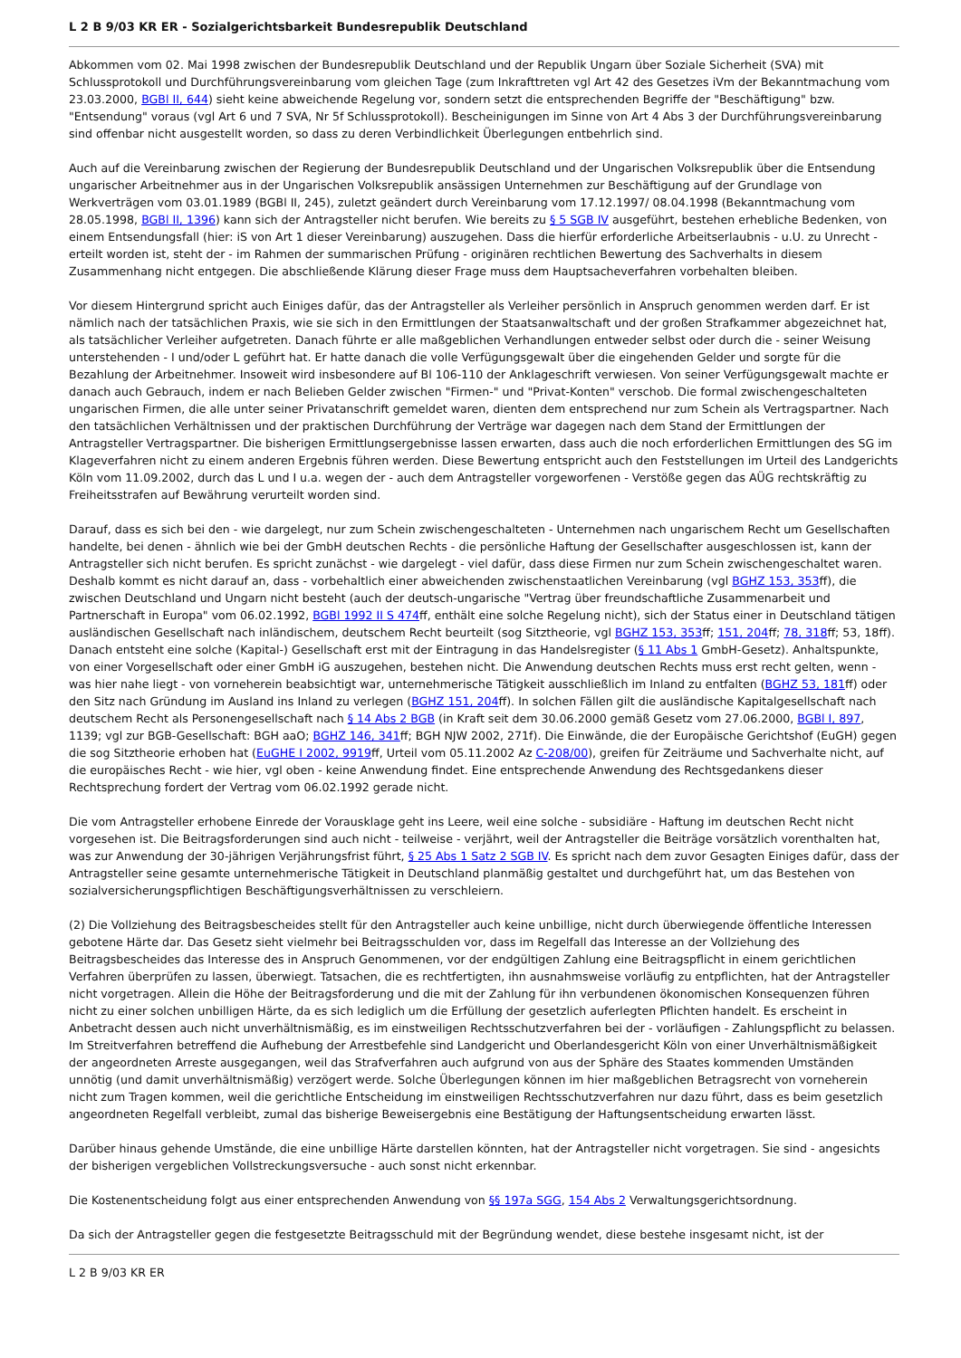L 2 B 9/03 KR ER - Sozialgerichtsbarkeit Bundesrepublik Deutschland
Abkommen vom 02. Mai 1998 zwischen der Bundesrepublik Deutschland und der Republik Ungarn über Soziale Sicherheit (SVA) mit Schlussprotokoll und Durchführungsvereinbarung vom gleichen Tage (zum Inkrafttreten vgl Art 42 des Gesetzes iVm der Bekanntmachung vom 23.03.2000, BGBl II, 644) sieht keine abweichende Regelung vor, sondern setzt die entsprechenden Begriffe der "Beschäftigung" bzw. "Entsendung" voraus (vgl Art 6 und 7 SVA, Nr 5f Schlussprotokoll). Bescheinigungen im Sinne von Art 4 Abs 3 der Durchführungsvereinbarung sind offenbar nicht ausgestellt worden, so dass zu deren Verbindlichkeit Überlegungen entbehrlich sind.
Auch auf die Vereinbarung zwischen der Regierung der Bundesrepublik Deutschland und der Ungarischen Volksrepublik über die Entsendung ungarischer Arbeitnehmer aus in der Ungarischen Volksrepublik ansässigen Unternehmen zur Beschäftigung auf der Grundlage von Werkverträgen vom 03.01.1989 (BGBl II, 245), zuletzt geändert durch Vereinbarung vom 17.12.1997/ 08.04.1998 (Bekanntmachung vom 28.05.1998, BGBl II, 1396) kann sich der Antragsteller nicht berufen. Wie bereits zu § 5 SGB IV ausgeführt, bestehen erhebliche Bedenken, von einem Entsendungsfall (hier: iS von Art 1 dieser Vereinbarung) auszugehen. Dass die hierfür erforderliche Arbeitserlaubnis - u.U. zu Unrecht - erteilt worden ist, steht der - im Rahmen der summarischen Prüfung - originären rechtlichen Bewertung des Sachverhalts in diesem Zusammenhang nicht entgegen. Die abschließende Klärung dieser Frage muss dem Hauptsacheverfahren vorbehalten bleiben.
Vor diesem Hintergrund spricht auch Einiges dafür, das der Antragsteller als Verleiher persönlich in Anspruch genommen werden darf. Er ist nämlich nach der tatsächlichen Praxis, wie sie sich in den Ermittlungen der Staatsanwaltschaft und der großen Strafkammer abgezeichnet hat, als tatsächlicher Verleiher aufgetreten. Danach führte er alle maßgeblichen Verhandlungen entweder selbst oder durch die - seiner Weisung unterstehenden - I und/oder L geführt hat. Er hatte danach die volle Verfügungsgewalt über die eingehenden Gelder und sorgte für die Bezahlung der Arbeitnehmer. Insoweit wird insbesondere auf Bl 106-110 der Anklageschrift verwiesen. Von seiner Verfügungsgewalt machte er danach auch Gebrauch, indem er nach Belieben Gelder zwischen "Firmen-" und "Privat-Konten" verschob. Die formal zwischengeschalteten ungarischen Firmen, die alle unter seiner Privatanschrift gemeldet waren, dienten dem entsprechend nur zum Schein als Vertragspartner. Nach den tatsächlichen Verhältnissen und der praktischen Durchführung der Verträge war dagegen nach dem Stand der Ermittlungen der Antragsteller Vertragspartner. Die bisherigen Ermittlungsergebnisse lassen erwarten, dass auch die noch erforderlichen Ermittlungen des SG im Klageverfahren nicht zu einem anderen Ergebnis führen werden. Diese Bewertung entspricht auch den Feststellungen im Urteil des Landgerichts Köln vom 11.09.2002, durch das L und I u.a. wegen der - auch dem Antragsteller vorgeworfenen - Verstöße gegen das AÜG rechtskräftig zu Freiheitsstrafen auf Bewährung verurteilt worden sind.
Darauf, dass es sich bei den - wie dargelegt, nur zum Schein zwischengeschalteten - Unternehmen nach ungarischem Recht um Gesellschaften handelte, bei denen - ähnlich wie bei der GmbH deutschen Rechts - die persönliche Haftung der Gesellschafter ausgeschlossen ist, kann der Antragsteller sich nicht berufen. Es spricht zunächst - wie dargelegt - viel dafür, dass diese Firmen nur zum Schein zwischengeschaltet waren. Deshalb kommt es nicht darauf an, dass - vorbehaltlich einer abweichenden zwischenstaatlichen Vereinbarung (vgl BGHZ 153, 353ff), die zwischen Deutschland und Ungarn nicht besteht (auch der deutsch-ungarische "Vertrag über freundschaftliche Zusammenarbeit und Partnerschaft in Europa" vom 06.02.1992, BGBl 1992 II S 474ff, enthält eine solche Regelung nicht), sich der Status einer in Deutschland tätigen ausländischen Gesellschaft nach inländischem, deutschem Recht beurteilt (sog Sitztheorie, vgl BGHZ 153, 353ff; 151, 204ff; 78, 318ff; 53, 18ff). Danach entsteht eine solche (Kapital-) Gesellschaft erst mit der Eintragung in das Handelsregister (§ 11 Abs 1 GmbH-Gesetz). Anhaltspunkte, von einer Vorgesellschaft oder einer GmbH iG auszugehen, bestehen nicht. Die Anwendung deutschen Rechts muss erst recht gelten, wenn - was hier nahe liegt - von vorneherein beabsichtigt war, unternehmerische Tätigkeit ausschließlich im Inland zu entfalten (BGHZ 53, 181ff) oder den Sitz nach Gründung im Ausland ins Inland zu verlegen (BGHZ 151, 204ff). In solchen Fällen gilt die ausländische Kapitalgesellschaft nach deutschem Recht als Personengesellschaft nach § 14 Abs 2 BGB (in Kraft seit dem 30.06.2000 gemäß Gesetz vom 27.06.2000, BGBl I, 897, 1139; vgl zur BGB-Gesellschaft: BGH aaO; BGHZ 146, 341ff; BGH NJW 2002, 271f). Die Einwände, die der Europäische Gerichtshof (EuGH) gegen die sog Sitztheorie erhoben hat (EuGHE I 2002, 9919ff, Urteil vom 05.11.2002 Az C-208/00), greifen für Zeiträume und Sachverhalte nicht, auf die europäisches Recht - wie hier, vgl oben - keine Anwendung findet. Eine entsprechende Anwendung des Rechtsgedankens dieser Rechtsprechung fordert der Vertrag vom 06.02.1992 gerade nicht.
Die vom Antragsteller erhobene Einrede der Vorausklage geht ins Leere, weil eine solche - subsidiäre - Haftung im deutschen Recht nicht vorgesehen ist. Die Beitragsforderungen sind auch nicht - teilweise - verjährt, weil der Antragsteller die Beiträge vorsätzlich vorenthalten hat, was zur Anwendung der 30-jährigen Verjährungsfrist führt, § 25 Abs 1 Satz 2 SGB IV. Es spricht nach dem zuvor Gesagten Einiges dafür, dass der Antragsteller seine gesamte unternehmerische Tätigkeit in Deutschland planmäßig gestaltet und durchgeführt hat, um das Bestehen von sozialversicherungspflichtigen Beschäftigungsverhältnissen zu verschleiern.
(2) Die Vollziehung des Beitragsbescheides stellt für den Antragsteller auch keine unbillige, nicht durch überwiegende öffentliche Interessen gebotene Härte dar. Das Gesetz sieht vielmehr bei Beitragsschulden vor, dass im Regelfall das Interesse an der Vollziehung des Beitragsbescheides das Interesse des in Anspruch Genommenen, vor der endgültigen Zahlung eine Beitragspflicht in einem gerichtlichen Verfahren überprüfen zu lassen, überwiegt. Tatsachen, die es rechtfertigten, ihn ausnahmsweise vorläufig zu entpflichten, hat der Antragsteller nicht vorgetragen. Allein die Höhe der Beitragsforderung und die mit der Zahlung für ihn verbundenen ökonomischen Konsequenzen führen nicht zu einer solchen unbilligen Härte, da es sich lediglich um die Erfüllung der gesetzlich auferlegten Pflichten handelt. Es erscheint in Anbetracht dessen auch nicht unverhältnismäßig, es im einstweiligen Rechtsschutzverfahren bei der - vorläufigen - Zahlungspflicht zu belassen. Im Streitverfahren betreffend die Aufhebung der Arrestbefehle sind Landgericht und Oberlandesgericht Köln von einer Unverhältnismäßigkeit der angeordneten Arreste ausgegangen, weil das Strafverfahren auch aufgrund von aus der Sphäre des Staates kommenden Umständen unnötig (und damit unverhältnismäßig) verzögert werde. Solche Überlegungen können im hier maßgeblichen Betragsrecht von vorneherein nicht zum Tragen kommen, weil die gerichtliche Entscheidung im einstweiligen Rechtsschutzverfahren nur dazu führt, dass es beim gesetzlich angeordneten Regelfall verbleibt, zumal das bisherige Beweisergebnis eine Bestätigung der Haftungsentscheidung erwarten lässt.
Darüber hinaus gehende Umstände, die eine unbillige Härte darstellen könnten, hat der Antragsteller nicht vorgetragen. Sie sind - angesichts der bisherigen vergeblichen Vollstreckungsversuche - auch sonst nicht erkennbar.
Die Kostenentscheidung folgt aus einer entsprechenden Anwendung von §§ 197a SGG, 154 Abs 2 Verwaltungsgerichtsordnung.
Da sich der Antragsteller gegen die festgesetzte Beitragsschuld mit der Begründung wendet, diese bestehe insgesamt nicht, ist der
L 2 B 9/03 KR ER